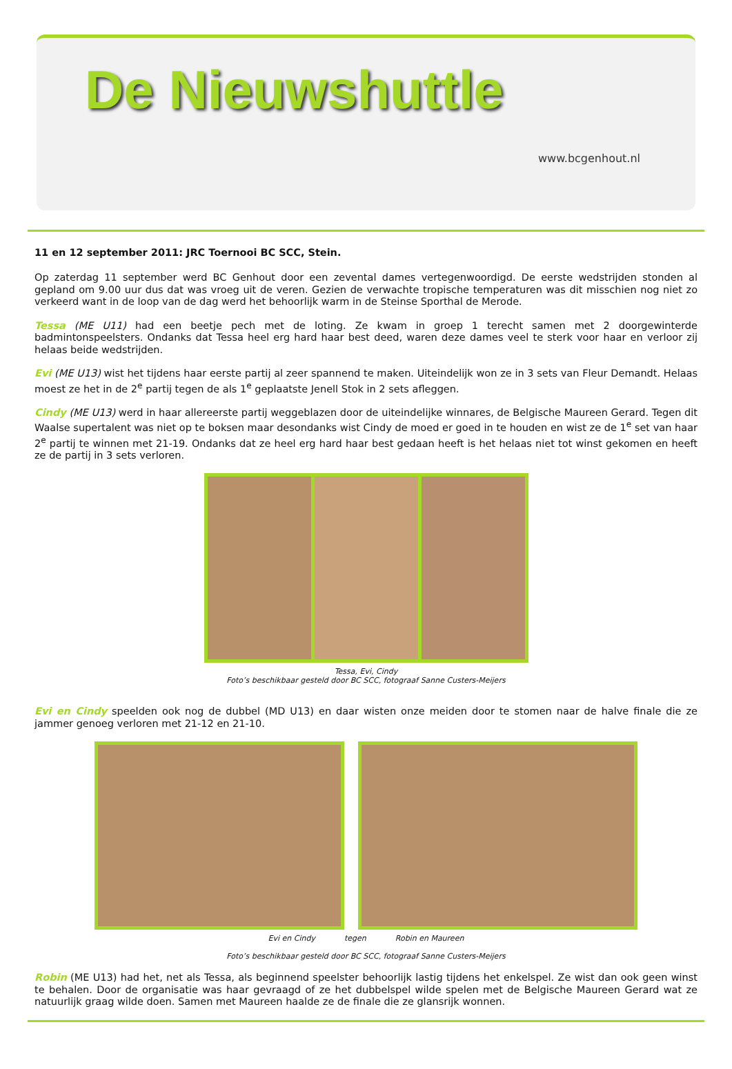De Nieuwshuttle
www.bcgenhout.nl
11 en 12 september 2011: JRC Toernooi BC SCC, Stein.
Op zaterdag 11 september werd BC Genhout door een zevental dames vertegenwoordigd. De eerste wedstrijden stonden al gepland om 9.00 uur dus dat was vroeg uit de veren. Gezien de verwachte tropische temperaturen was dit misschien nog niet zo verkeerd want in de loop van de dag werd het behoorlijk warm in de Steinse Sporthal de Merode.
Tessa (ME U11) had een beetje pech met de loting. Ze kwam in groep 1 terecht samen met 2 doorgewinterde badmintonspeelsters. Ondanks dat Tessa heel erg hard haar best deed, waren deze dames veel te sterk voor haar en verloor zij helaas beide wedstrijden.
Evi (ME U13) wist het tijdens haar eerste partij al zeer spannend te maken. Uiteindelijk won ze in 3 sets van Fleur Demandt. Helaas moest ze het in de 2<sup>e</sup> partij tegen de als 1<sup>e</sup> geplaatste Jenell Stok in 2 sets afleggen.
Cindy (ME U13) werd in haar allereerste partij weggeblazen door de uiteindelijke winnares, de Belgische Maureen Gerard. Tegen dit Waalse supertalent was niet op te boksen maar desondanks wist Cindy de moed er goed in te houden en wist ze de 1<sup>e</sup> set van haar 2<sup>e</sup> partij te winnen met 21-19. Ondanks dat ze heel erg hard haar best gedaan heeft is het helaas niet tot winst gekomen en heeft ze de partij in 3 sets verloren.
Tessa, Evi, Cindy
Foto’s beschikbaar gesteld door BC SCC, fotograaf Sanne Custers-Meijers
Evi en Cindy speelden ook nog de dubbel (MD U13) en daar wisten onze meiden door te stomen naar de halve finale die ze jammer genoeg verloren met 21-12 en 21-10.
Evi en Cindy tegen Robin en Maureen
Foto’s beschikbaar gesteld door BC SCC, fotograaf Sanne Custers-Meijers
Robin (ME U13) had het, net als Tessa, als beginnend speelster behoorlijk lastig tijdens het enkelspel. Ze wist dan ook geen winst te behalen. Door de organisatie was haar gevraagd of ze het dubbelspel wilde spelen met de Belgische Maureen Gerard wat ze natuurlijk graag wilde doen. Samen met Maureen haalde ze de finale die ze glansrijk wonnen.